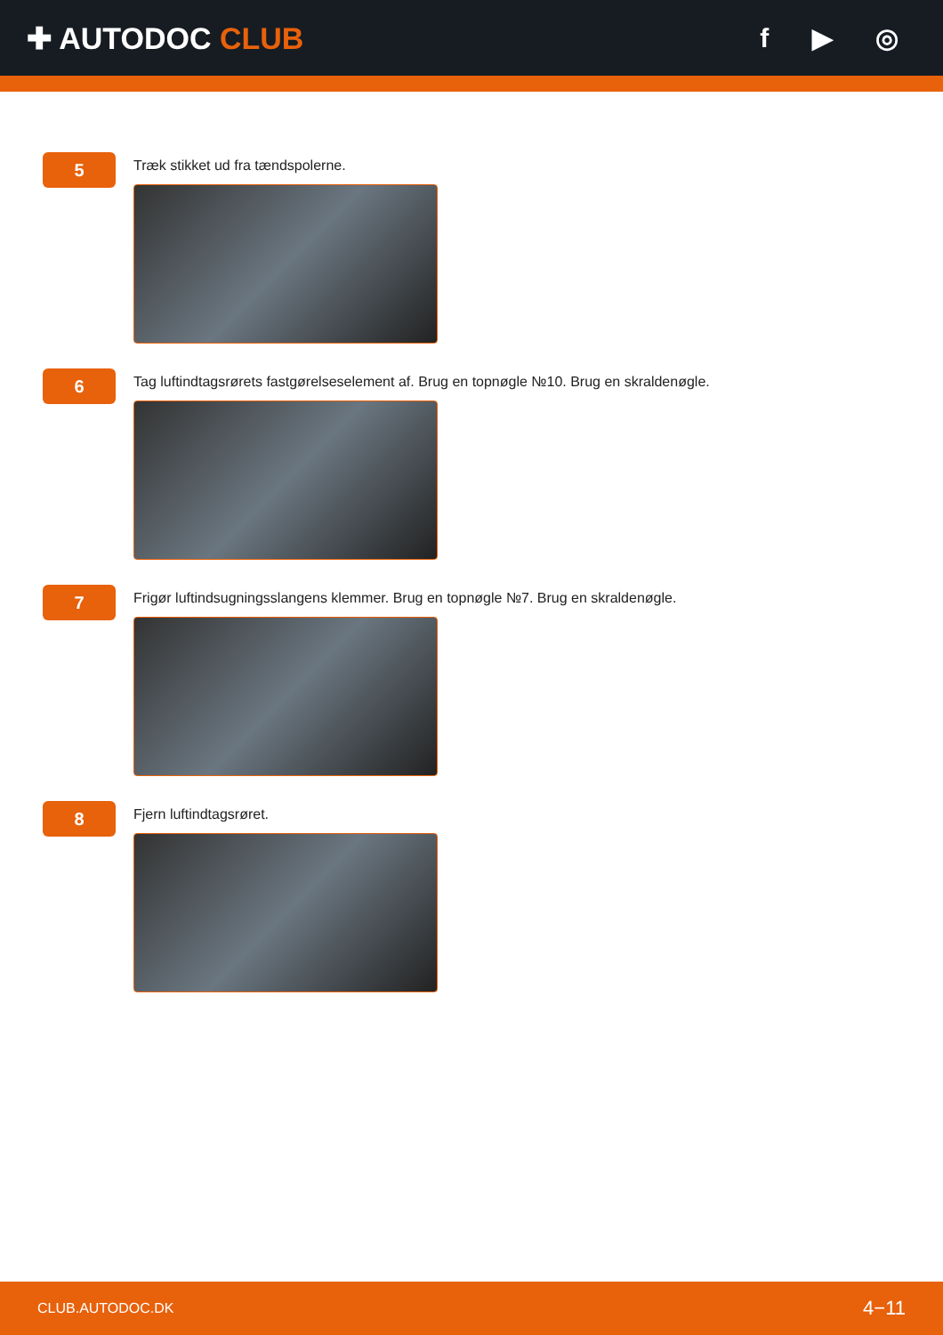✚ AUTODOC CLUB f ▶ ◎
5
Træk stikket ud fra tændspolerne.
6
Tag luftindtagsrørets fastgørelseselement af. Brug en topnøgle №10. Brug en skraldenøgle.
7
Frigør luftindsugningsslangens klemmer. Brug en topnøgle №7. Brug en skraldenøgle.
8
Fjern luftindtagsrøret.
CLUB.AUTODOC.DK 4−11